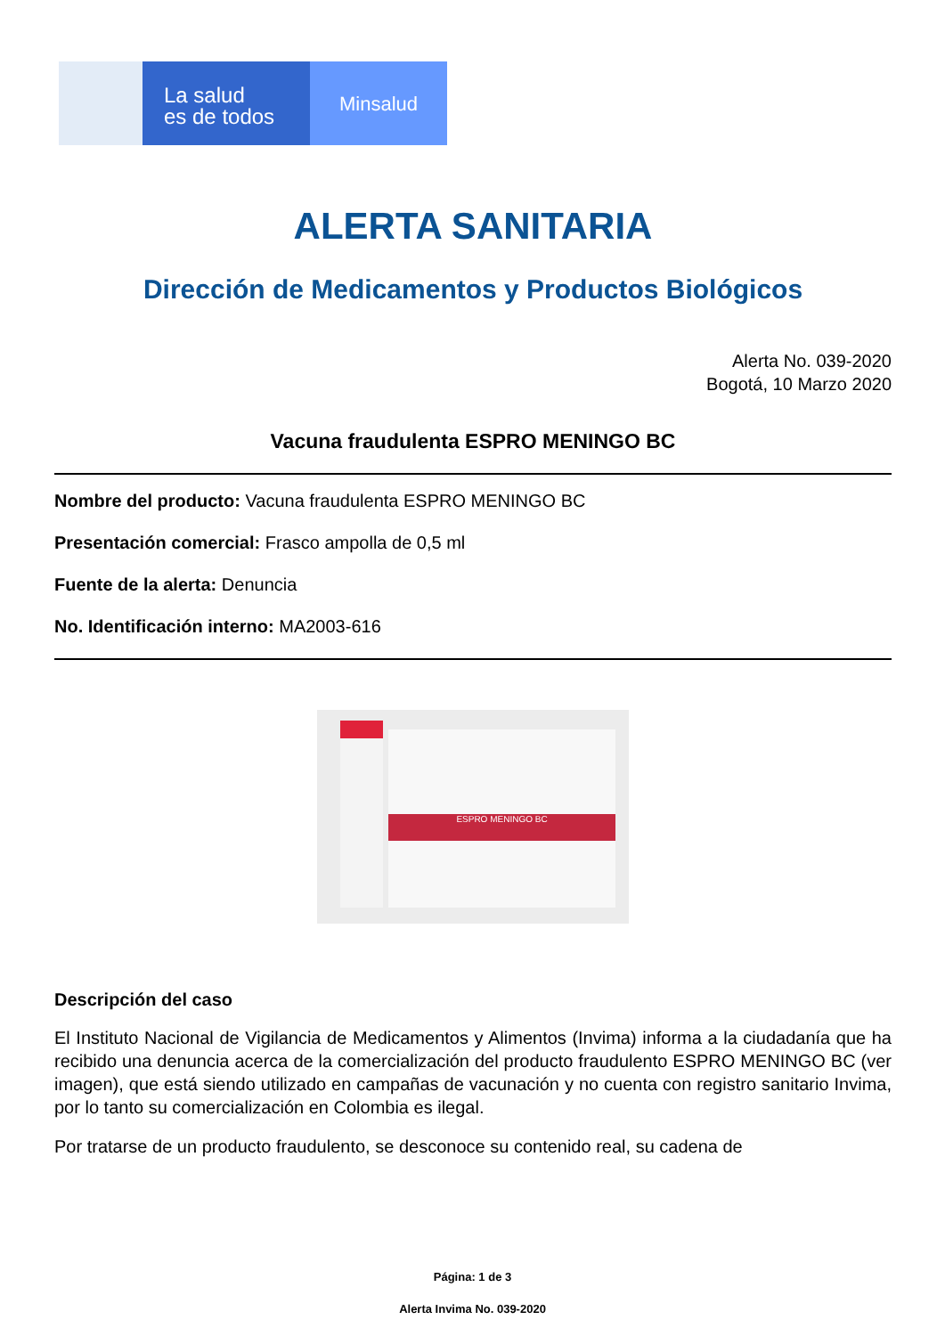La salud
es de todos
Minsalud
ALERTA SANITARIA
Dirección de Medicamentos y Productos Biológicos
Alerta No. 039-2020
Bogotá, 10 Marzo 2020
Vacuna fraudulenta ESPRO MENINGO BC
Nombre del producto: Vacuna fraudulenta ESPRO MENINGO BC
Presentación comercial: Frasco ampolla de 0,5 ml
Fuente de la alerta: Denuncia
No. Identificación interno: MA2003-616
ESPRO MENINGO BC
Descripción del caso
El Instituto Nacional de Vigilancia de Medicamentos y Alimentos (Invima) informa a la ciudadanía que ha recibido una denuncia acerca de la comercialización del producto fraudulento ESPRO MENINGO BC (ver imagen), que está siendo utilizado en campañas de vacunación y no cuenta con registro sanitario Invima, por lo tanto su comercialización en Colombia es ilegal.
Por tratarse de un producto fraudulento, se desconoce su contenido real, su cadena de
Página: 1 de 3
Alerta Invima No. 039-2020